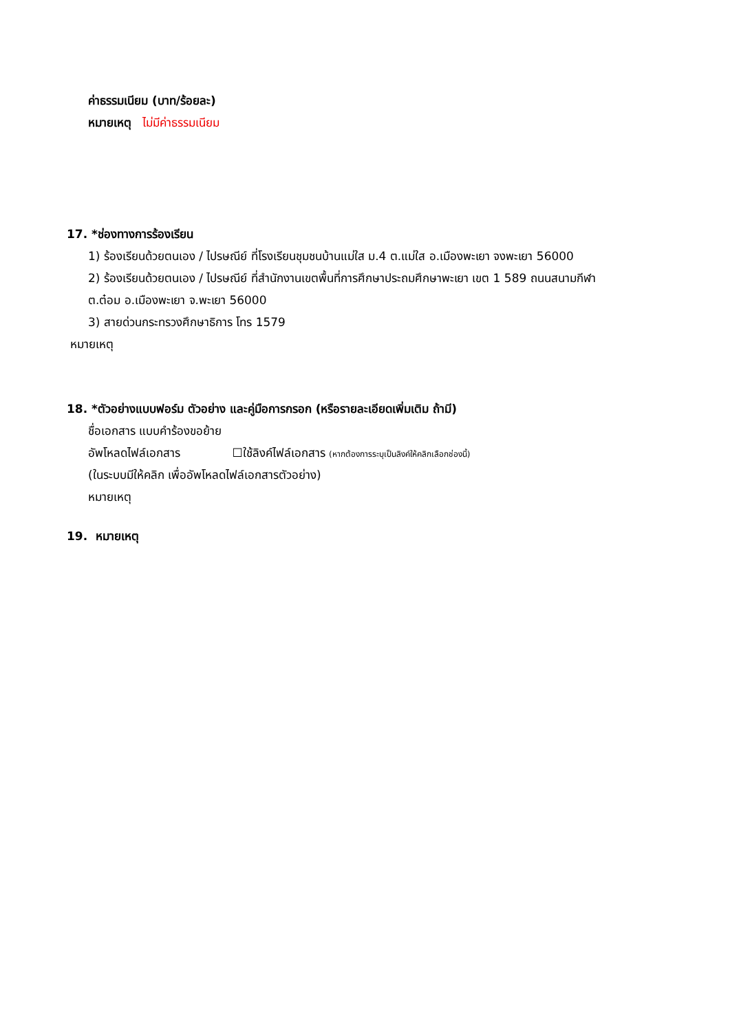ค่าธรรมเนียม (บาท/ร้อยละ)
หมายเหตุ ไม่มีค่าธรรมเนียม
17. *ช่องทางการร้องเรียน
1) ร้องเรียนด้วยตนเอง / ไปรษณีย์ ที่โรงเรียนชุมชนบ้านแม่ใส ม.4 ต.แม่ใส อ.เมืองพะเยา จงพะเยา 56000
2) ร้องเรียนด้วยตนเอง / ไปรษณีย์ ที่สำนักงานเขตพื้นที่การศึกษาประถมศึกษาพะเยา เขต 1 589 ถนนสนามกีฬา
ต.ต๋อม อ.เมืองพะเยา จ.พะเยา 56000
3) สายด่วนกระทรวงศึกษาธิการ โทร 1579
หมายเหตุ
18. *ตัวอย่างแบบฟอร์ม ตัวอย่าง และคู่มือการกรอก (หรือรายละเอียดเพิ่มเติม ถ้ามี)
ชื่อเอกสาร แบบคำร้องขอย้าย
อัพโหลดไฟล์เอกสาร ☐ใช้ลิงค์ไฟล์เอกสาร (หากต้องการระบุเป็นลิงค์ให้คลิกเลือกช่องนี้)
(ในระบบมีให้คลิก เพื่ออัพโหลดไฟล์เอกสารตัวอย่าง)
หมายเหตุ
19. หมายเหตุ